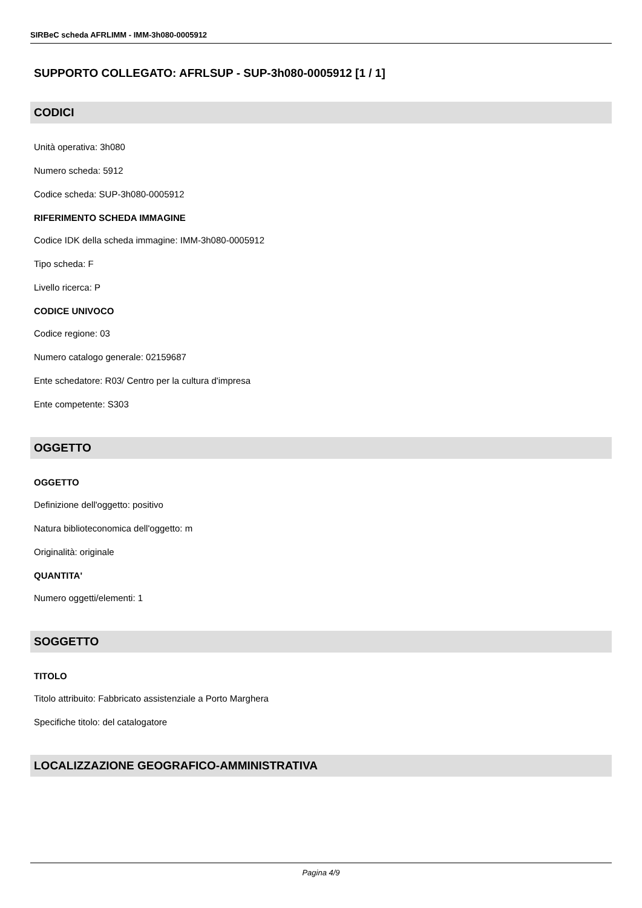SIRBeC scheda AFRLIMM - IMM-3h080-0005912
SUPPORTO COLLEGATO: AFRLSUP - SUP-3h080-0005912 [1 / 1]
CODICI
Unità operativa: 3h080
Numero scheda: 5912
Codice scheda: SUP-3h080-0005912
RIFERIMENTO SCHEDA IMMAGINE
Codice IDK della scheda immagine: IMM-3h080-0005912
Tipo scheda: F
Livello ricerca: P
CODICE UNIVOCO
Codice regione: 03
Numero catalogo generale: 02159687
Ente schedatore: R03/ Centro per la cultura d'impresa
Ente competente: S303
OGGETTO
OGGETTO
Definizione dell'oggetto: positivo
Natura biblioteconomica dell'oggetto: m
Originalità: originale
QUANTITA'
Numero oggetti/elementi: 1
SOGGETTO
TITOLO
Titolo attribuito: Fabbricato assistenziale a Porto Marghera
Specifiche titolo: del catalogatore
LOCALIZZAZIONE GEOGRAFICO-AMMINISTRATIVA
Pagina 4/9